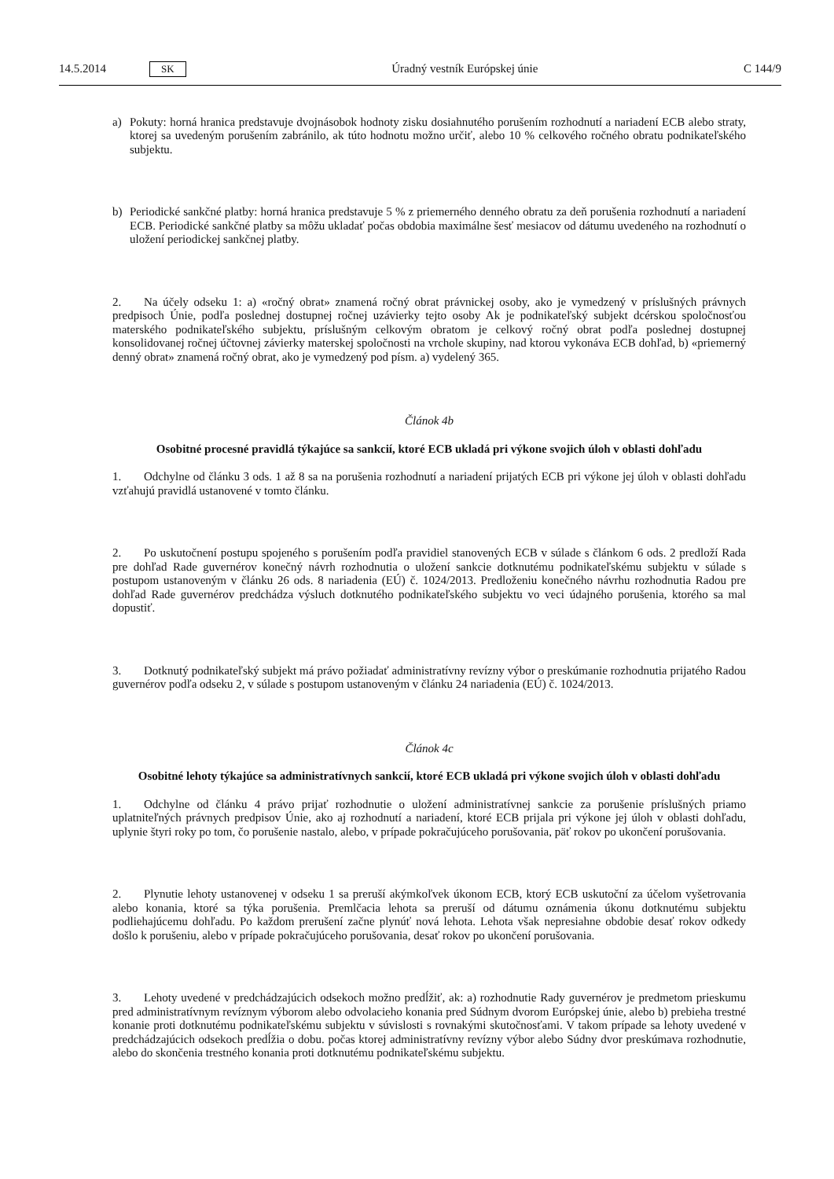14.5.2014 SK
Úradný vestník Európskej únie C 144/9
a) Pokuty: horná hranica predstavuje dvojnásobok hodnoty zisku dosiahnutého porušením rozhodnutí a nariadení ECB alebo straty, ktorej sa uvedeným porušením zabránilo, ak túto hodnotu možno určiť, alebo 10 % celkového ročného obratu podnikateľského subjektu.
b) Periodické sankčné platby: horná hranica predstavuje 5 % z priemerného denného obratu za deň porušenia rozhodnutí a nariadení ECB. Periodické sankčné platby sa môžu ukladať počas obdobia maximálne šesť mesiacov od dátumu uvedeného na rozhodnutí o uložení periodickej sankčnej platby.
2. Na účely odseku 1: a) «ročný obrat» znamená ročný obrat právnickej osoby, ako je vymedzený v príslušných právnych predpisoch Únie, podľa poslednej dostupnej ročnej uzávierky tejto osoby Ak je podnikateľský subjekt dcérskou spoločnosťou materského podnikateľského subjektu, príslušným celkovým obratom je celkový ročný obrat podľa poslednej dostupnej konsolidovanej ročnej účtovnej závierky materskej spoločnosti na vrchole skupiny, nad ktorou vykonáva ECB dohľad, b) «priemerný denný obrat» znamená ročný obrat, ako je vymedzený pod písm. a) vydelený 365.
Článok 4b
Osobitné procesné pravidlá týkajúce sa sankcií, ktoré ECB ukladá pri výkone svojich úloh v oblasti dohľadu
1. Odchylne od článku 3 ods. 1 až 8 sa na porušenia rozhodnutí a nariadení prijatých ECB pri výkone jej úloh v oblasti dohľadu vzťahujú pravidlá ustanovené v tomto článku.
2. Po uskutočnení postupu spojeného s porušením podľa pravidiel stanovených ECB v súlade s článkom 6 ods. 2 predloží Rada pre dohľad Rade guvernérov konečný návrh rozhodnutia o uložení sankcie dotknutému podnikateľskému subjektu v súlade s postupom ustanoveným v článku 26 ods. 8 nariadenia (EÚ) č. 1024/2013. Predloženiu konečného návrhu rozhodnutia Radou pre dohľad Rade guvernérov predchádza výsluch dotknutého podnikateľského subjektu vo veci údajného porušenia, ktorého sa mal dopustiť.
3. Dotknutý podnikateľský subjekt má právo požiadať administratívny revízny výbor o preskúmanie rozhodnutia prijatého Radou guvernérov podľa odseku 2, v súlade s postupom ustanoveným v článku 24 nariadenia (EÚ) č. 1024/2013.
Článok 4c
Osobitné lehoty týkajúce sa administratívnych sankcií, ktoré ECB ukladá pri výkone svojich úloh v oblasti dohľadu
1. Odchylne od článku 4 právo prijať rozhodnutie o uložení administratívnej sankcie za porušenie príslušných priamo uplatniteľných právnych predpisov Únie, ako aj rozhodnutí a nariadení, ktoré ECB prijala pri výkone jej úloh v oblasti dohľadu, uplynie štyri roky po tom, čo porušenie nastalo, alebo, v prípade pokračujúceho porušovania, päť rokov po ukončení porušovania.
2. Plynutie lehoty ustanovenej v odseku 1 sa preruší akýmkoľvek úkonom ECB, ktorý ECB uskutoční za účelom vyšetrovania alebo konania, ktoré sa týka porušenia. Premlčacia lehota sa preruší od dátumu oznámenia úkonu dotknutému subjektu podliehajúcemu dohľadu. Po každom prerušení začne plynúť nová lehota. Lehota však nepresiahne obdobie desať rokov odkedy došlo k porušeniu, alebo v prípade pokračujúceho porušovania, desať rokov po ukončení porušovania.
3. Lehoty uvedené v predchádzajúcich odsekoch možno predĺžiť, ak: a) rozhodnutie Rady guvernérov je predmetom prieskumu pred administratívnym revíznym výborom alebo odvolacieho konania pred Súdnym dvorom Európskej únie, alebo b) prebieha trestné konanie proti dotknutému podnikateľskému subjektu v súvislosti s rovnakými skutočnosťami. V takom prípade sa lehoty uvedené v predchádzajúcich odsekoch predĺžia o dobu. počas ktorej administratívny revízny výbor alebo Súdny dvor preskúmava rozhodnutie, alebo do skončenia trestného konania proti dotknutému podnikateľskému subjektu.